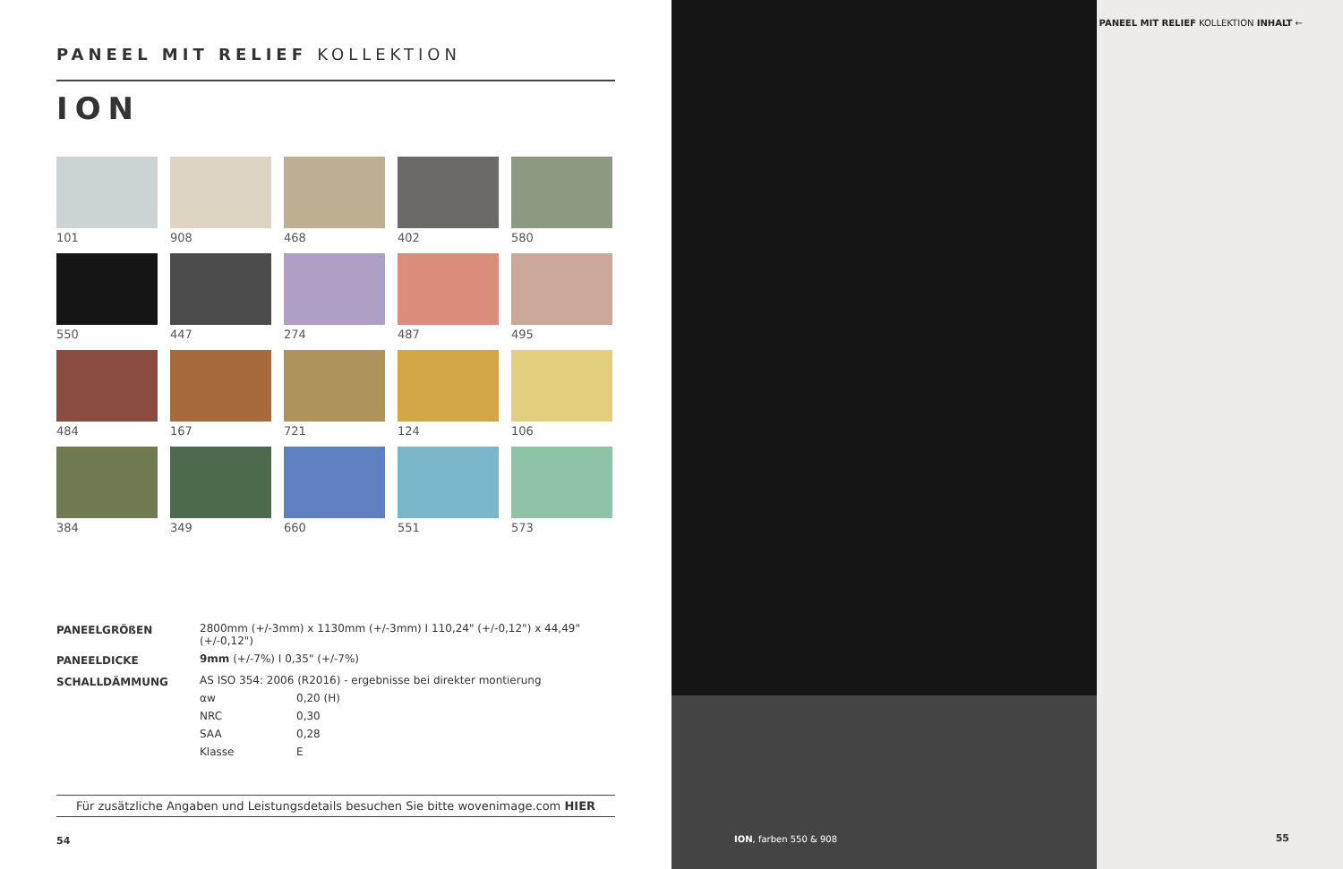PANEEL MIT RELIEF KOLLEKTION
ION
101
908
468
402
580
550
447
274
487
495
484
167
721
124
106
384
349
660
551
573
| PANEELGRÖßEN | 2800mm (+/-3mm) x 1130mm (+/-3mm) I 110,24" (+/-0,12") x 44,49" (+/-0,12") | |
| PANEELDICKE | 9mm (+/-7%) I 0,35" (+/-7%) | |
| SCHALLDÄMMUNG | AS ISO 354: 2006 (R2016) - ergebnisse bei direkter montierung | |
| | αw | 0,20 (H) |
| | NRC | 0,30 |
| | SAA | 0,28 |
| | Klasse | E |
Für zusätzliche Angaben und Leistungsdetails besuchen Sie bitte wovenimage.com HIER
54
ION, farben 550 & 908
PANEEL MIT RELIEF KOLLEKTION INHALT ←
55